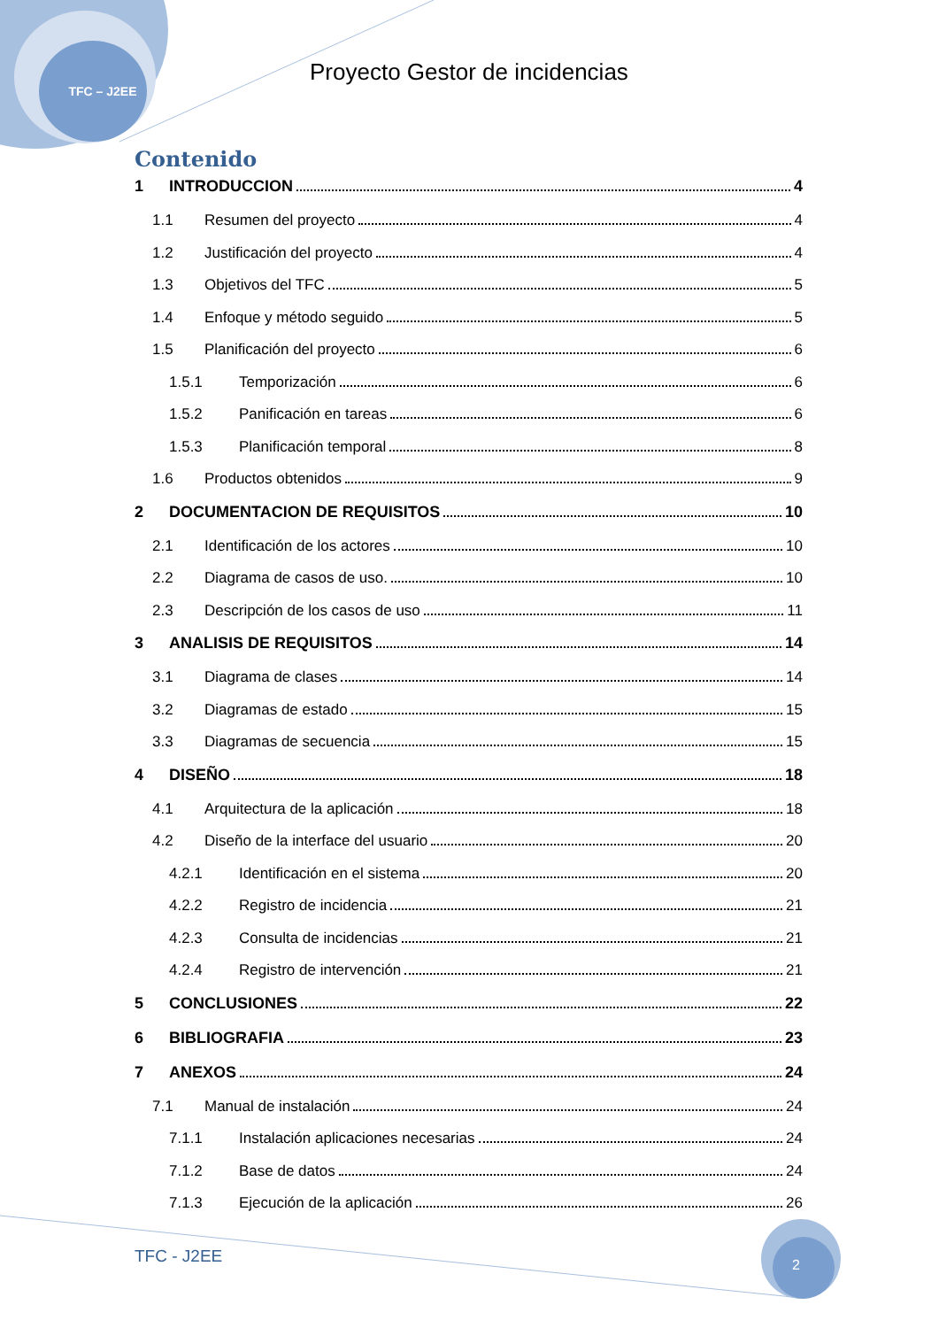TFC – J2EE
Proyecto Gestor de incidencias
Contenido
1 INTRODUCCION 4
1.1 Resumen del proyecto 4
1.2 Justificación del proyecto 4
1.3 Objetivos del TFC 5
1.4 Enfoque y método seguido 5
1.5 Planificación del proyecto 6
1.5.1 Temporización 6
1.5.2 Panificación en tareas 6
1.5.3 Planificación temporal 8
1.6 Productos obtenidos 9
2 DOCUMENTACION DE REQUISITOS 10
2.1 Identificación de los actores 10
2.2 Diagrama de casos de uso. 10
2.3 Descripción de los casos de uso 11
3 ANALISIS DE REQUISITOS 14
3.1 Diagrama de clases 14
3.2 Diagramas de estado 15
3.3 Diagramas de secuencia 15
4 DISEÑO 18
4.1 Arquitectura de la aplicación 18
4.2 Diseño de la interface del usuario 20
4.2.1 Identificación en el sistema 20
4.2.2 Registro de incidencia 21
4.2.3 Consulta de incidencias 21
4.2.4 Registro de intervención 21
5 CONCLUSIONES 22
6 BIBLIOGRAFIA 23
7 ANEXOS 24
7.1 Manual de instalación 24
7.1.1 Instalación aplicaciones necesarias 24
7.1.2 Base de datos 24
7.1.3 Ejecución de la aplicación 26
TFC - J2EE 2